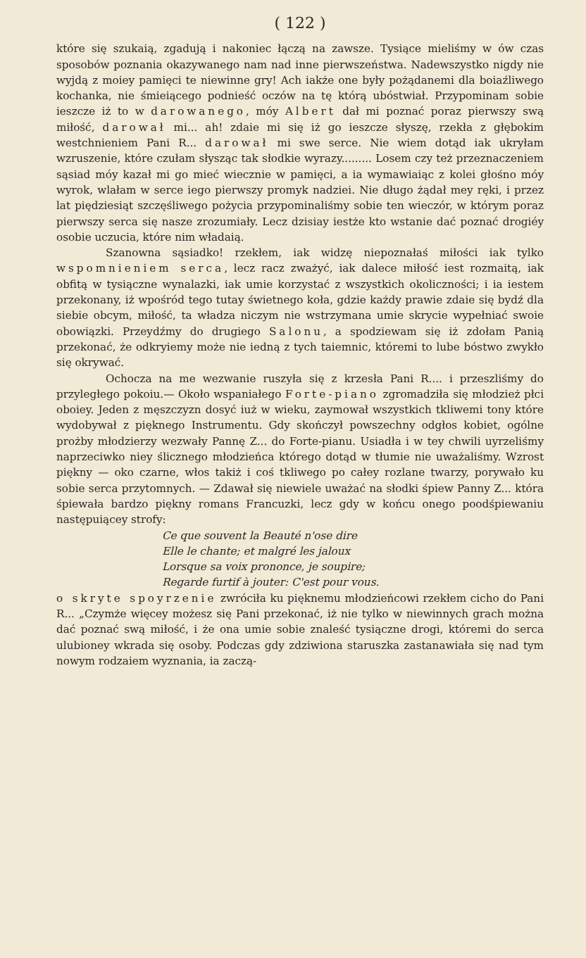( 122 )
które się szukaią, zgadują i nakoniec łączą na zawsze. Tysiące mieliśmy w ów czas sposobów poznania okazywanego nam nad inne pierwszeństwa. Nadewszystko nigdy nie wyjdą z moiey pamięci te niewinne gry! Ach iakże one były pożądanemi dla boiaźliwego kochanka, nie śmieiącego podnieść oczów na tę którą ubóstwiał. Przypominam sobie ieszcze iż to w darowanego, móy Albert dał mi poznać poraz pierwszy swą miłość, darował mi... ah! zdaie mi się iż go ieszcze słyszę, rzekła z głębokim westchnieniem Pani R... darował mi swe serce. Nie wiem dotąd iak ukryłam wzruszenie, które czułam słysząc tak słodkie wyrazy......... Losem czy też przeznaczeniem sąsiad móy kazał mi go mieć wiecznie w pamięci, a ia wymawiaiąc z kolei głośno móy wyrok, wlałam w serce iego pierwszy promyk nadziei. Nie długo żądał mey ręki, i przez lat piędziesiąt szczęśliwego pożycia przypominaliśmy sobie ten wieczór, w którym poraz pierwszy serca się nasze zrozumiały. Lecz dzisiay iestże kto wstanie dać poznać drogiéy osobie uczucia, które nim władaią.
Szanowna sąsiadko! rzekłem, iak widzę niepoznałaś miłości iak tylko wspomnieniem serca, lecz racz zważyć, iak dalece miłość iest rozmaitą, iak obfitą w tysiączne wynalazki, iak umie korzystać z wszystkich okoliczności; i ia iestem przekonany, iż wpośród tego tutay świetnego koła, gdzie każdy prawie zdaie się bydź dla siebie obcym, miłość, ta władza niczym nie wstrzymana umie skrycie wypełniać swoie obowiązki. Przeydźmy do drugiego Salonu, a spodziewam się iż zdołam Panią przekonać, że odkryiemy może nie iedną z tych taiemnic, któremi to lube bóstwo zwykło się okrywać.
Ochocza na me wezwanie ruszyła się z krzesła Pani R.... i przeszliśmy do przyległego pokoiu.— Około wspaniałego Forte-piano zgromadziła się młodzież płci oboiey. Jeden z męszczyzn dosyć iuż w wieku, zaymował wszystkich tkliwemi tony które wydobywał z pięknego Instrumentu. Gdy skończył powszechny odgłos kobiet, ogólne prożby młodzierzy wezwały Pannę Z... do Forte-pianu. Usiadła i w tey chwili uyrzeliśmy naprzeciwko niey ślicznego młodzieńca którego dotąd w tłumie nie uważaliśmy. Wzrost piękny — oko czarne, włos takiż i coś tkliwego po całey rozlane twarzy, porywało ku sobie serca przytomnych. — Zdawał się niewiele uważać na słodki śpiew Panny Z... która śpiewała bardzo piękny romans Francuzki, lecz gdy w końcu onego poodśpiewaniu następuiącey strofy:
Ce que souvent la Beauté n'ose dire
Elle le chante; et malgré les jaloux
Lorsque sa voix prononce, je soupire;
Regarde furtif à jouter: C'est pour vous.
o skryte spoyrzenie zwróciła ku pięknemu młodzieńcowi rzekłem cicho do Pani R... „Czymże więcey możesz się Pani przekonać, iż nie tylko w niewinnych grach można dać poznać swą miłość, i że ona umie sobie znaleść tysiączne drogi, któremi do serca ulubioney wkrada się osoby. Podczas gdy zdziwiona staruszka zastanawiała się nad tym nowym rodzaiem wyznania, ia zaczą-